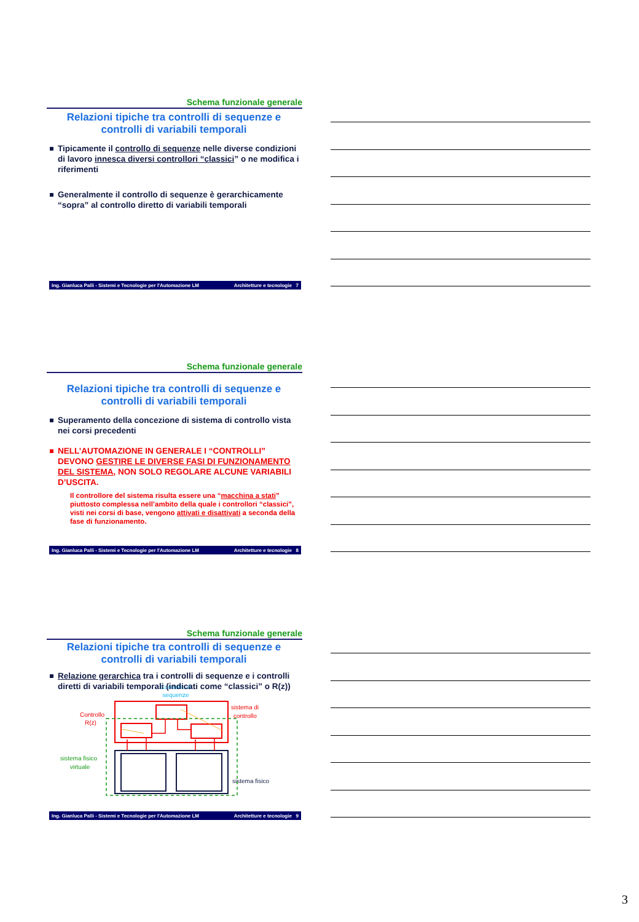Schema funzionale generale
Relazioni tipiche tra controlli di sequenze e controlli di variabili temporali
Tipicamente il controllo di sequenze nelle diverse condizioni di lavoro innesca diversi controllori “classici” o ne modifica i riferimenti
Generalmente il controllo di sequenze è gerarchicamente “sopra” al controllo diretto di variabili temporali
Ing. Gianluca Palli - Sistemi e Tecnologie per l'Automazione LM Architetture e tecnologie 7
Schema funzionale generale
Relazioni tipiche tra controlli di sequenze e controlli di variabili temporali
Superamento della concezione di sistema di controllo vista nei corsi precedenti
NELL’AUTOMAZIONE IN GENERALE I “CONTROLLI” DEVONO GESTIRE LE DIVERSE FASI DI FUNZIONAMENTO DEL SISTEMA, NON SOLO REGOLARE ALCUNE VARIABILI D’USCITA.
Il controllore del sistema risulta essere una “macchina a stati” piuttosto complessa nell’ambito della quale i controllori “classici”, visti nei corsi di base, vengono attivati e disattivati a seconda della fase di funzionamento.
Ing. Gianluca Palli - Sistemi e Tecnologie per l'Automazione LM Architetture e tecnologie 8
Schema funzionale generale
Relazioni tipiche tra controlli di sequenze e controlli di variabili temporali
Relazione gerarchica tra i controlli di sequenze e i controlli diretti di variabili temporali (indicati come “classici” o R(z))
Controllo di
sequenze
sistema di
controllo
Controllo
R(z)
sistema fisico
virtuale
sistema fisico
Ing. Gianluca Palli - Sistemi e Tecnologie per l'Automazione LM Architetture e tecnologie 9
3